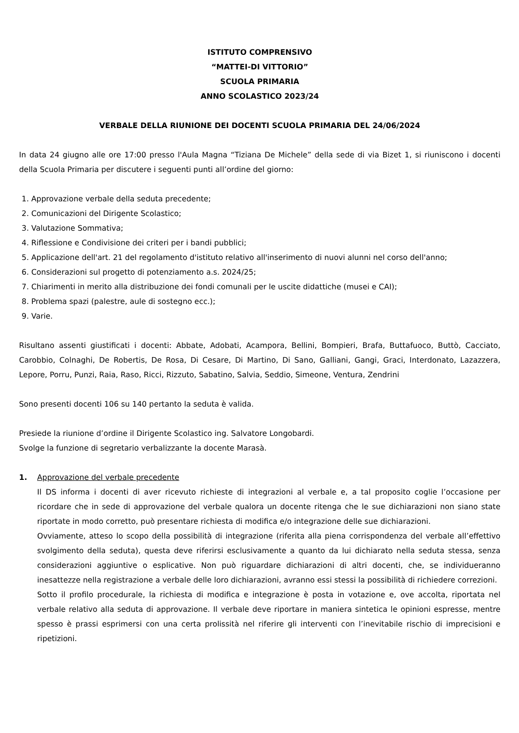ISTITUTO COMPRENSIVO
“MATTEI-DI VITTORIO”
SCUOLA PRIMARIA
ANNO SCOLASTICO 2023/24
VERBALE DELLA RIUNIONE DEI DOCENTI SCUOLA PRIMARIA DEL 24/06/2024
In data 24 giugno alle ore 17:00 presso l'Aula Magna “Tiziana De Michele” della sede di via Bizet 1, si riuniscono i docenti della Scuola Primaria per discutere i seguenti punti all’ordine del giorno:
1. Approvazione verbale della seduta precedente;
2. Comunicazioni del Dirigente Scolastico;
3. Valutazione Sommativa;
4. Riflessione e Condivisione dei criteri per i bandi pubblici;
5. Applicazione dell'art. 21 del regolamento d'istituto relativo all'inserimento di nuovi alunni nel corso dell'anno;
6. Considerazioni sul progetto di potenziamento a.s. 2024/25;
7. Chiarimenti in merito alla distribuzione dei fondi comunali per le uscite didattiche (musei e CAI);
8. Problema spazi (palestre, aule di sostegno ecc.);
9. Varie.
Risultano assenti giustificati i docenti: Abbate, Adobati, Acampora, Bellini, Bompieri, Brafa, Buttafuoco, Buttò, Cacciato, Carobbio, Colnaghi, De Robertis, De Rosa, Di Cesare, Di Martino, Di Sano, Galliani, Gangi, Graci, Interdonato, Lazazzera, Lepore, Porru, Punzi, Raia, Raso, Ricci, Rizzuto, Sabatino, Salvia, Seddio, Simeone, Ventura, Zendrini
Sono presenti docenti 106 su 140 pertanto la seduta è valida.
Presiede la riunione d’ordine il Dirigente Scolastico ing. Salvatore Longobardi.
Svolge la funzione di segretario verbalizzante la docente Marasà.
1. Approvazione del verbale precedente
Il DS informa i docenti di aver ricevuto richieste di integrazioni al verbale e, a tal proposito coglie l’occasione per ricordare che in sede di approvazione del verbale qualora un docente ritenga che le sue dichiarazioni non siano state riportate in modo corretto, può presentare richiesta di modifica e/o integrazione delle sue dichiarazioni.
Ovviamente, atteso lo scopo della possibilità di integrazione (riferita alla piena corrispondenza del verbale all’effettivo svolgimento della seduta), questa deve riferirsi esclusivamente a quanto da lui dichiarato nella seduta stessa, senza considerazioni aggiuntive o esplicative. Non può riguardare dichiarazioni di altri docenti, che, se individueranno inesattezze nella registrazione a verbale delle loro dichiarazioni, avranno essi stessi la possibilità di richiedere correzioni.
Sotto il profilo procedurale, la richiesta di modifica e integrazione è posta in votazione e, ove accolta, riportata nel verbale relativo alla seduta di approvazione. Il verbale deve riportare in maniera sintetica le opinioni espresse, mentre spesso è prassi esprimersi con una certa prolissità nel riferire gli interventi con l’inevitabile rischio di imprecisioni e ripetizioni.